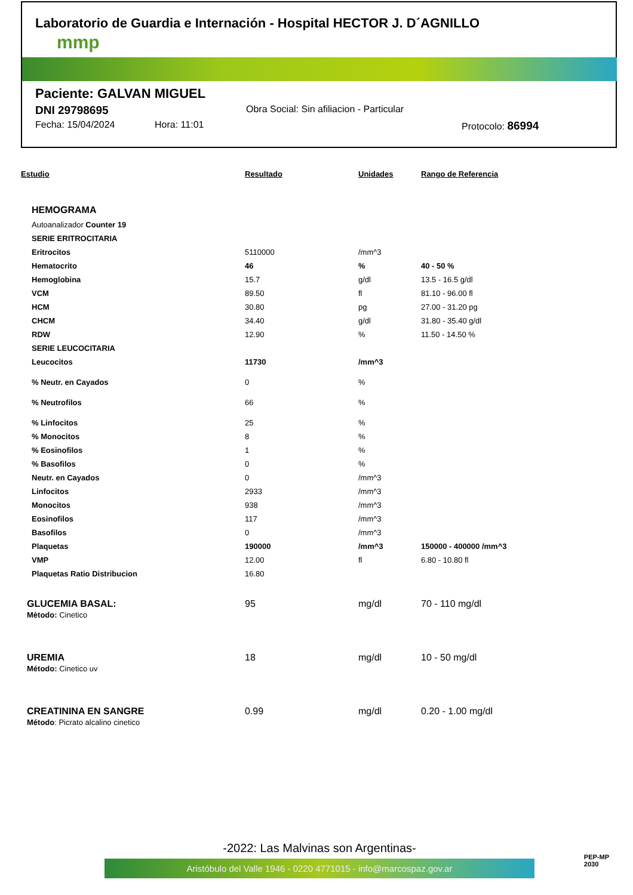Laboratorio de Guardia e Internación - Hospital HECTOR J. D´AGNILLO
mmp
Paciente: GALVAN MIGUEL
DNI 29798695 Obra Social: Sin afiliacion - Particular
Fecha: 15/04/2024 Hora: 11:01 Protocolo: 86994
| Estudio | Resultado | Unidades | Rango de Referencia |
| --- | --- | --- | --- |
| HEMOGRAMA | | | |
| Autoanalizador Counter 19 | | | |
| SERIE ERITROCITARIA | | | |
| Eritrocitos | 5110000 | /mm^3 | |
| Hematocrito | 46 | % | 40 - 50 % |
| Hemoglobina | 15.7 | g/dl | 13.5 - 16.5 g/dl |
| VCM | 89.50 | fl | 81.10 - 96.00 fl |
| HCM | 30.80 | pg | 27.00 - 31.20 pg |
| CHCM | 34.40 | g/dl | 31.80 - 35.40 g/dl |
| RDW | 12.90 | % | 11.50 - 14.50 % |
| SERIE LEUCOCITARIA | | | |
| Leucocitos | 11730 | /mm^3 | |
| % Neutr. en Cayados | 0 | % | |
| % Neutrofilos | 66 | % | |
| % Linfocitos | 25 | % | |
| % Monocitos | 8 | % | |
| % Eosinofilos | 1 | % | |
| % Basofilos | 0 | % | |
| Neutr. en Cayados | 0 | /mm^3 | |
| Linfocitos | 2933 | /mm^3 | |
| Monocitos | 938 | /mm^3 | |
| Eosinofilos | 117 | /mm^3 | |
| Basofilos | 0 | /mm^3 | |
| Plaquetas | 190000 | /mm^3 | 150000 - 400000 /mm^3 |
| VMP | 12.00 | fl | 6.80 - 10.80 fl |
| Plaquetas Ratio Distribucion | 16.80 | | |
| GLUCEMIA BASAL: Mètodo: Cinetico | 95 | mg/dl | 70 - 110 mg/dl |
| UREMIA Método: Cinetico uv | 18 | mg/dl | 10 - 50 mg/dl |
| CREATININA EN SANGRE Método : Picrato alcalino cinetico | 0.99 | mg/dl | 0.20 - 1.00 mg/dl |
-2022: Las Malvinas son Argentinas-
Aristóbulo del Valle 1946 - 0220 4771015 - info@marcospaz.gov.ar
PEP-MP
2030